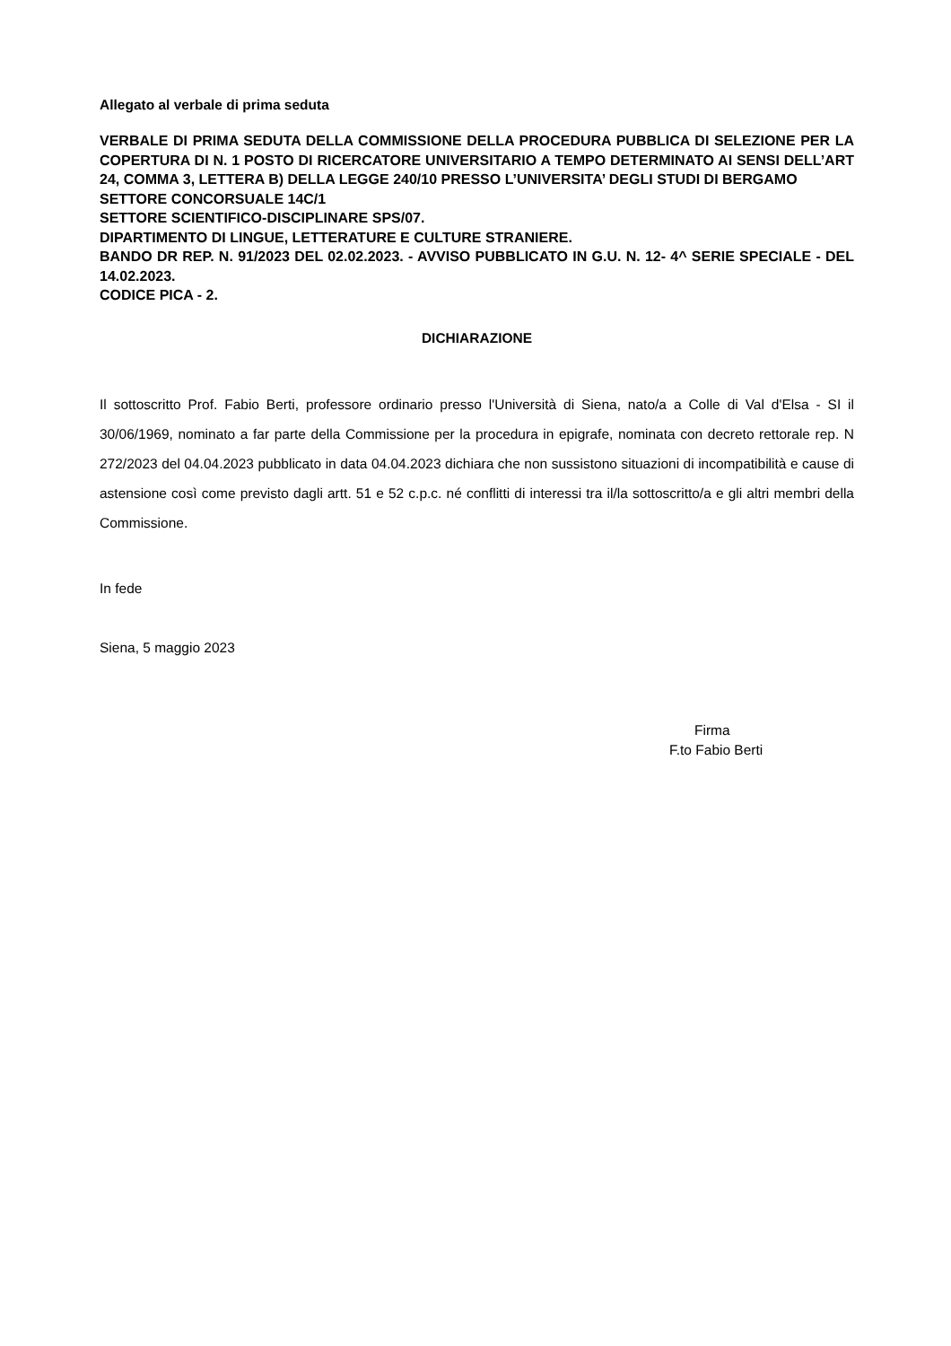Allegato al verbale di prima seduta
VERBALE DI PRIMA SEDUTA DELLA COMMISSIONE DELLA PROCEDURA PUBBLICA DI SELEZIONE PER LA COPERTURA DI N. 1 POSTO DI RICERCATORE UNIVERSITARIO A TEMPO DETERMINATO AI SENSI DELL’ART 24, COMMA 3, LETTERA B) DELLA LEGGE 240/10 PRESSO L’UNIVERSITA’ DEGLI STUDI DI BERGAMO
SETTORE CONCORSUALE 14C/1
SETTORE SCIENTIFICO-DISCIPLINARE SPS/07.
DIPARTIMENTO DI LINGUE, LETTERATURE E CULTURE STRANIERE.
BANDO DR REP. N. 91/2023 DEL 02.02.2023. - AVVISO PUBBLICATO IN G.U. N. 12- 4^ SERIE SPECIALE - DEL 14.02.2023.
CODICE PICA - 2.
DICHIARAZIONE
Il sottoscritto Prof. Fabio Berti, professore ordinario presso l'Università di Siena, nato/a a Colle di Val d'Elsa - SI il 30/06/1969, nominato a far parte della Commissione per la procedura in epigrafe, nominata con decreto rettorale rep. N 272/2023 del 04.04.2023 pubblicato in data 04.04.2023 dichiara che non sussistono situazioni di incompatibilità e cause di astensione così come previsto dagli artt. 51 e 52 c.p.c. né conflitti di interessi tra il/la sottoscritto/a e gli altri membri della Commissione.
In fede
Siena, 5 maggio 2023
Firma
F.to Fabio Berti